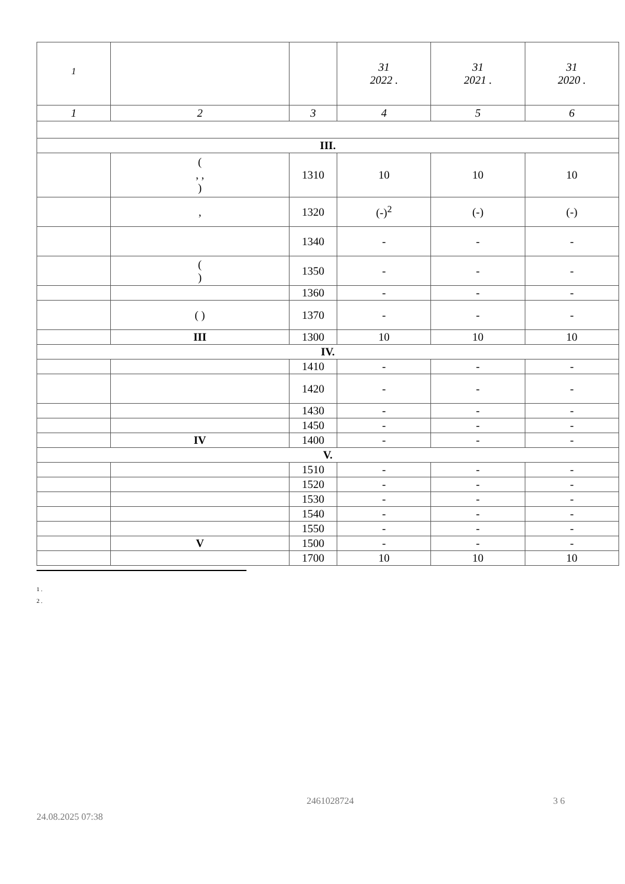| <sup>1</sup> | | | 31 2022 . | 31 2021 . | 31 2020 . |
| 1 | 2 | 3 | 4 | 5 | 6 |
| III. | | | | | |
| | ( , , ) | 1310 | 10 | 10 | 10 |
| | , | 1320 | (-)<sup>2</sup> | (-) | (-) |
| | | 1340 | - | - | - |
| | ( ) | 1350 | - | - | - |
| | | 1360 | - | - | - |
| | ( ) | 1370 | - | - | - |
| | III | 1300 | 10 | 10 | 10 |
| IV. | | | | | |
| | | 1410 | - | - | - |
| | | 1420 | - | - | - |
| | | 1430 | - | - | - |
| | | 1450 | - | - | - |
| | IV | 1400 | - | - | - |
| V. | | | | | |
| | | 1510 | - | - | - |
| | | 1520 | - | - | - |
| | | 1530 | - | - | - |
| | | 1540 | - | - | - |
| | | 1550 | - | - | - |
| | V | 1500 | - | - | - |
| | | 1700 | 10 | 10 | 10 |
1 .
2 .
2461028724 3 6
24.08.2025 07:38